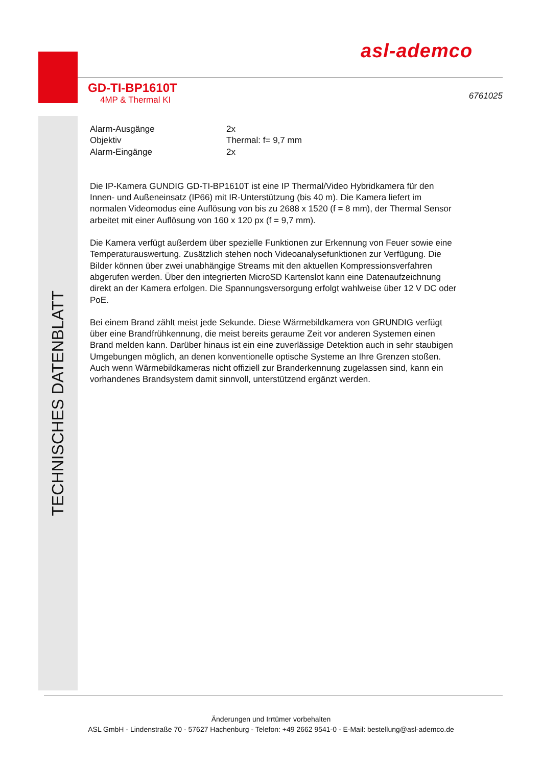asl-ademco
GD-TI-BP1610T
4MP & Thermal KI
6761025
TECHNISCHES DATENBLATT
| Alarm-Ausgänge | 2x |
| Objektiv | Thermal: f= 9,7 mm |
| Alarm-Eingänge | 2x |
Die IP-Kamera GUNDIG GD-TI-BP1610T ist eine IP Thermal/Video Hybridkamera für den Innen- und Außeneinsatz (IP66) mit IR-Unterstützung (bis 40 m). Die Kamera liefert im normalen Videomodus eine Auflösung von bis zu 2688 x 1520 (f = 8 mm), der Thermal Sensor arbeitet mit einer Auflösung von 160 x 120 px (f = 9,7 mm).
Die Kamera verfügt außerdem über spezielle Funktionen zur Erkennung von Feuer sowie eine Temperaturauswertung. Zusätzlich stehen noch Videoanalysefunktionen zur Verfügung. Die Bilder können über zwei unabhängige Streams mit den aktuellen Kompressionsverfahren abgerufen werden. Über den integrierten MicroSD Kartenslot kann eine Datenaufzeichnung direkt an der Kamera erfolgen. Die Spannungsversorgung erfolgt wahlweise über 12 V DC oder PoE.
Bei einem Brand zählt meist jede Sekunde. Diese Wärmebildkamera von GRUNDIG verfügt über eine Brandfrühkennung, die meist bereits geraume Zeit vor anderen Systemen einen Brand melden kann. Darüber hinaus ist ein eine zuverlässige Detektion auch in sehr staubigen Umgebungen möglich, an denen konventionelle optische Systeme an Ihre Grenzen stoßen. Auch wenn Wärmebildkameras nicht offiziell zur Branderkennung zugelassen sind, kann ein vorhandenes Brandsystem damit sinnvoll, unterstützend ergänzt werden.
Änderungen und Irrtümer vorbehalten
ASL GmbH - Lindenstraße 70 - 57627 Hachenburg - Telefon: +49 2662 9541-0 - E-Mail: bestellung@asl-ademco.de